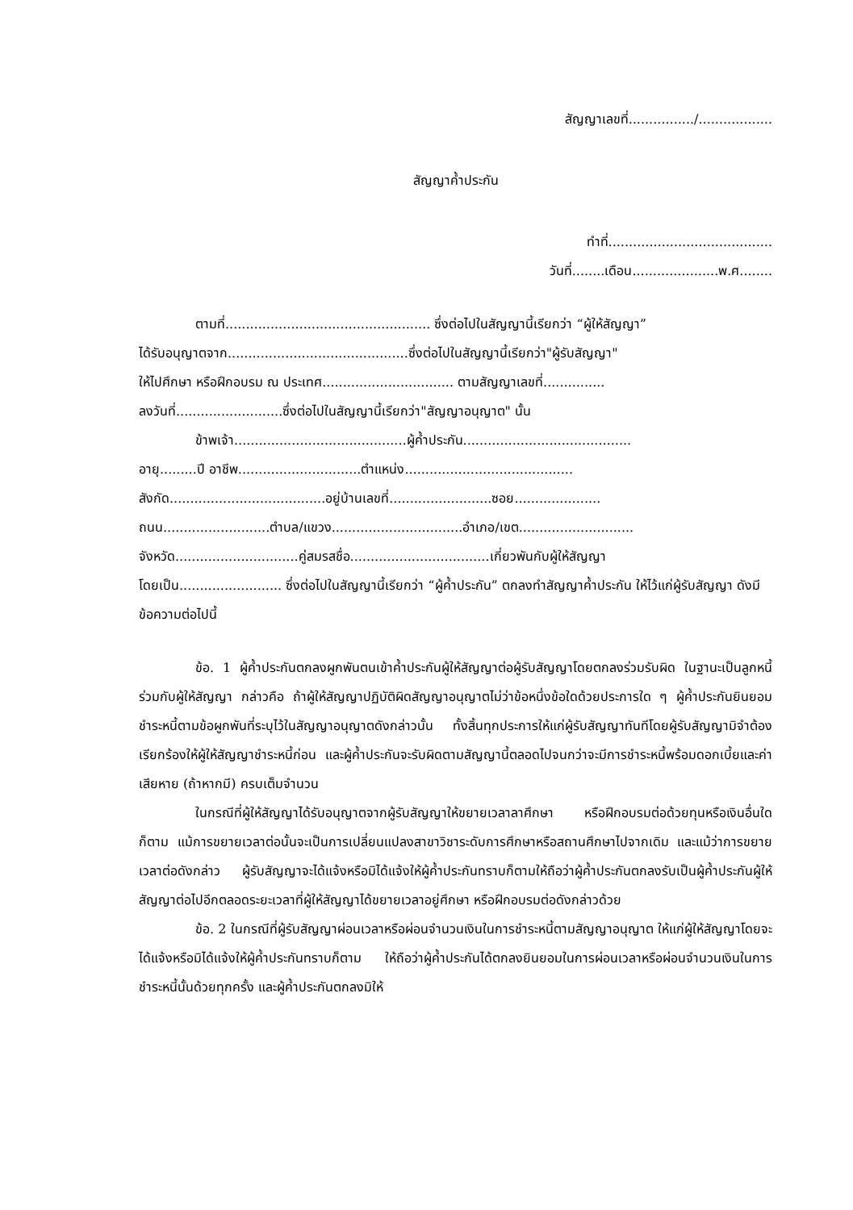สัญญาเลขที่................/..................
สัญญาค้ำประกัน
ทำที่........................................
วันที่........เดือน.....................พ.ศ........
ตามที่.................................................. ซึ่งต่อไปในสัญญานี้เรียกว่า “ผู้ให้สัญญา”
ได้รับอนุญาตจาก............................................ซึ่งต่อไปในสัญญานี้เรียกว่า"ผู้รับสัญญา"
ให้ไปศึกษา หรือฝึกอบรม ณ ประเทศ................................ ตามสัญญาเลขที่...............
ลงวันที่..........................ซึ่งต่อไปในสัญญานี้เรียกว่า"สัญญาอนุญาต" นั้น
ข้าพเจ้า..........................................ผู้ค้ำประกัน.........................................
อายุ.........ปี อาชีพ..............................ตำแหน่ง.........................................
สังกัด......................................อยู่บ้านเลขที่.........................ซอย.....................
ถนน..........................ตำบล/แขวง................................อำเภอ/เขต............................
จังหวัด..............................คู่สมรสชื่อ..................................เกี่ยวพันกับผู้ให้สัญญา
โดยเป็น......................... ซึ่งต่อไปในสัญญานี้เรียกว่า “ผู้ค้ำประกัน” ตกลงทำสัญญาค้ำประกัน ให้ไว้แก่ผู้รับสัญญา ดังมีข้อความต่อไปนี้
ข้อ. 1 ผู้ค้ำประกันตกลงผูกพันตนเข้าค้ำประกันผู้ให้สัญญาต่อผู้รับสัญญาโดยตกลงร่วมรับผิด ในฐานะเป็นลูกหนี้ร่วมกับผู้ให้สัญญา กล่าวคือ ถ้าผู้ให้สัญญาปฏิบัติผิดสัญญาอนุญาตไม่ว่าข้อหนึ่งข้อใดด้วยประการใด ๆ ผู้ค้ำประกันยินยอมชำระหนี้ตามข้อผูกพันที่ระบุไว้ในสัญญาอนุญาตดังกล่าวนั้น ทั้งสิ้นทุกประการให้แก่ผู้รับสัญญาทันทีโดยผู้รับสัญญามิจำต้องเรียกร้องให้ผู้ให้สัญญาชำระหนี้ก่อน และผู้ค้ำประกันจะรับผิดตามสัญญานี้ตลอดไปจนกว่าจะมีการชำระหนี้พร้อมดอกเบี้ยและค่าเสียหาย (ถ้าหากมี) ครบเต็มจำนวน
ในกรณีที่ผู้ให้สัญญาได้รับอนุญาตจากผู้รับสัญญาให้ขยายเวลาลาศึกษา หรือฝึกอบรมต่อด้วยทุนหรือเงินอื่นใดก็ตาม แม้การขยายเวลาต่อนั้นจะเป็นการเปลี่ยนแปลงสาขาวิชาระดับการศึกษาหรือสถานศึกษาไปจากเดิม และแม้ว่าการขยายเวลาต่อดังกล่าว ผู้รับสัญญาจะได้แจ้งหรือมิได้แจ้งให้ผู้ค้ำประกันทราบก็ตามให้ถือว่าผู้ค้ำประกันตกลงรับเป็นผู้ค้ำประกันผู้ให้สัญญาต่อไปอีกตลอดระยะเวลาที่ผู้ให้สัญญาได้ขยายเวลาอยู่ศึกษา หรือฝึกอบรมต่อดังกล่าวด้วย
ข้อ. 2 ในกรณีที่ผู้รับสัญญาผ่อนเวลาหรือผ่อนจำนวนเงินในการชำระหนี้ตามสัญญาอนุญาต ให้แก่ผู้ให้สัญญาโดยจะได้แจ้งหรือมิได้แจ้งให้ผู้ค้ำประกันทราบก็ตาม ให้ถือว่าผู้ค้ำประกันได้ตกลงยินยอมในการผ่อนเวลาหรือผ่อนจำนวนเงินในการชำระหนี้นั้นด้วยทุกครั้ง และผู้ค้ำประกันตกลงมิให้